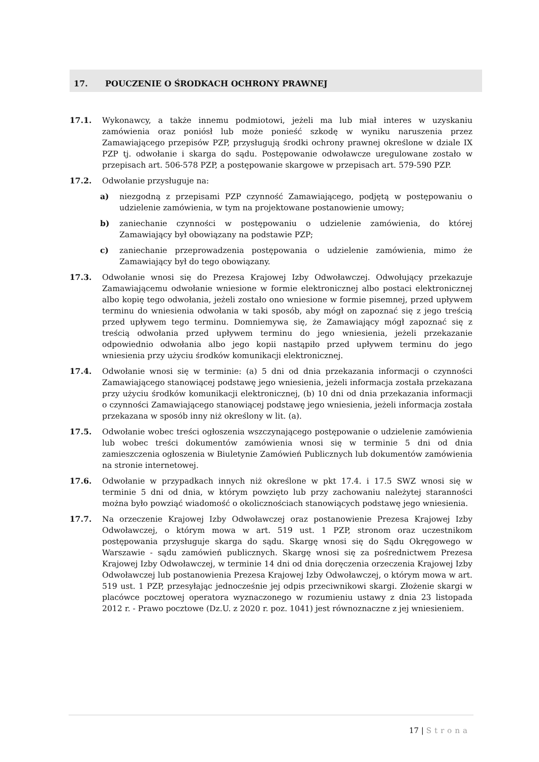17. POUCZENIE O ŚRODKACH OCHRONY PRAWNEJ
17.1. Wykonawcy, a także innemu podmiotowi, jeżeli ma lub miał interes w uzyskaniu zamówienia oraz poniósł lub może ponieść szkodę w wyniku naruszenia przez Zamawiającego przepisów PZP, przysługują środki ochrony prawnej określone w dziale IX PZP tj. odwołanie i skarga do sądu. Postępowanie odwoławcze uregulowane zostało w przepisach art. 506-578 PZP, a postępowanie skargowe w przepisach art. 579-590 PZP.
17.2. Odwołanie przysługuje na:
a) niezgodną z przepisami PZP czynność Zamawiającego, podjętą w postępowaniu o udzielenie zamówienia, w tym na projektowane postanowienie umowy;
b) zaniechanie czynności w postępowaniu o udzielenie zamówienia, do której Zamawiający był obowiązany na podstawie PZP;
c) zaniechanie przeprowadzenia postępowania o udzielenie zamówienia, mimo że Zamawiający był do tego obowiązany.
17.3. Odwołanie wnosi się do Prezesa Krajowej Izby Odwoławczej. Odwołujący przekazuje Zamawiającemu odwołanie wniesione w formie elektronicznej albo postaci elektronicznej albo kopię tego odwołania, jeżeli zostało ono wniesione w formie pisemnej, przed upływem terminu do wniesienia odwołania w taki sposób, aby mógł on zapoznać się z jego treścią przed upływem tego terminu. Domniemywa się, że Zamawiający mógł zapoznać się z treścią odwołania przed upływem terminu do jego wniesienia, jeżeli przekazanie odpowiednio odwołania albo jego kopii nastąpiło przed upływem terminu do jego wniesienia przy użyciu środków komunikacji elektronicznej.
17.4. Odwołanie wnosi się w terminie: (a) 5 dni od dnia przekazania informacji o czynności Zamawiającego stanowiącej podstawę jego wniesienia, jeżeli informacja została przekazana przy użyciu środków komunikacji elektronicznej, (b) 10 dni od dnia przekazania informacji o czynności Zamawiającego stanowiącej podstawę jego wniesienia, jeżeli informacja została przekazana w sposób inny niż określony w lit. (a).
17.5. Odwołanie wobec treści ogłoszenia wszczynającego postępowanie o udzielenie zamówienia lub wobec treści dokumentów zamówienia wnosi się w terminie 5 dni od dnia zamieszczenia ogłoszenia w Biuletynie Zamówień Publicznych lub dokumentów zamówienia na stronie internetowej.
17.6. Odwołanie w przypadkach innych niż określone w pkt 17.4. i 17.5 SWZ wnosi się w terminie 5 dni od dnia, w którym powzięto lub przy zachowaniu należytej staranności można było powziąć wiadomość o okolicznościach stanowiących podstawę jego wniesienia.
17.7. Na orzeczenie Krajowej Izby Odwoławczej oraz postanowienie Prezesa Krajowej Izby Odwoławczej, o którym mowa w art. 519 ust. 1 PZP, stronom oraz uczestnikom postępowania przysługuje skarga do sądu. Skargę wnosi się do Sądu Okręgowego w Warszawie - sądu zamówień publicznych. Skargę wnosi się za pośrednictwem Prezesa Krajowej Izby Odwoławczej, w terminie 14 dni od dnia doręczenia orzeczenia Krajowej Izby Odwoławczej lub postanowienia Prezesa Krajowej Izby Odwoławczej, o którym mowa w art. 519 ust. 1 PZP, przesyłając jednocześnie jej odpis przeciwnikowi skargi. Złożenie skargi w placówce pocztowej operatora wyznaczonego w rozumieniu ustawy z dnia 23 listopada 2012 r. - Prawo pocztowe (Dz.U. z 2020 r. poz. 1041) jest równoznaczne z jej wniesieniem.
17 | Strona